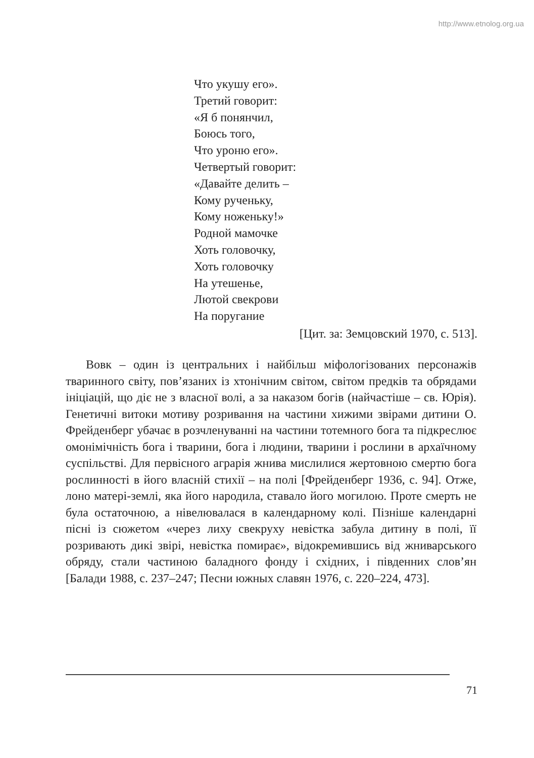http://www.etnolog.org.ua
Что укушу его».
Третий говорит:
«Я б понянчил,
Боюсь того,
Что уроню его».
Четвертый говорит:
«Давайте делить –
Кому рученьку,
Кому ноженьку!»
Родной мамочке
Хоть головочку,
Хоть головочку
На утешенье,
Лютой свекрови
На поругание
[Цит. за: Земцовский 1970, с. 513].
Вовк – один із центральних і найбільш міфологізованих персонажів тваринного світу, пов’язаних із хтонічним світом, світом предків та обрядами ініціацій, що діє не з власної волі, а за наказом богів (найчастіше – св. Юрія). Генетичні витоки мотиву розривання на частини хижими звірами дитини О. Фрейденберг убачає в розчленуванні на частини тотемного бога та підкреслює омонімічність бога і тварини, бога і людини, тварини і рослини в архаїчному суспільстві. Для первісного аграрія жнива мислилися жертовною смертю бога рослинності в його власній стихії – на полі [Фрейденберг 1936, с. 94]. Отже, лоно матері-землі, яка його народила, ставало його могилою. Проте смерть не була остаточною, а нівелювалася в календарному колі. Пізніше календарні пісні із сюжетом «через лиху свекруху невістка забула дитину в полі, її розривають дикі звірі, невістка помирає», відокремившись від жниварського обряду, стали частиною баладного фонду і східних, і південних слов’ян [Балади 1988, с. 237–247; Песни южных славян 1976, с. 220–224, 473].
71